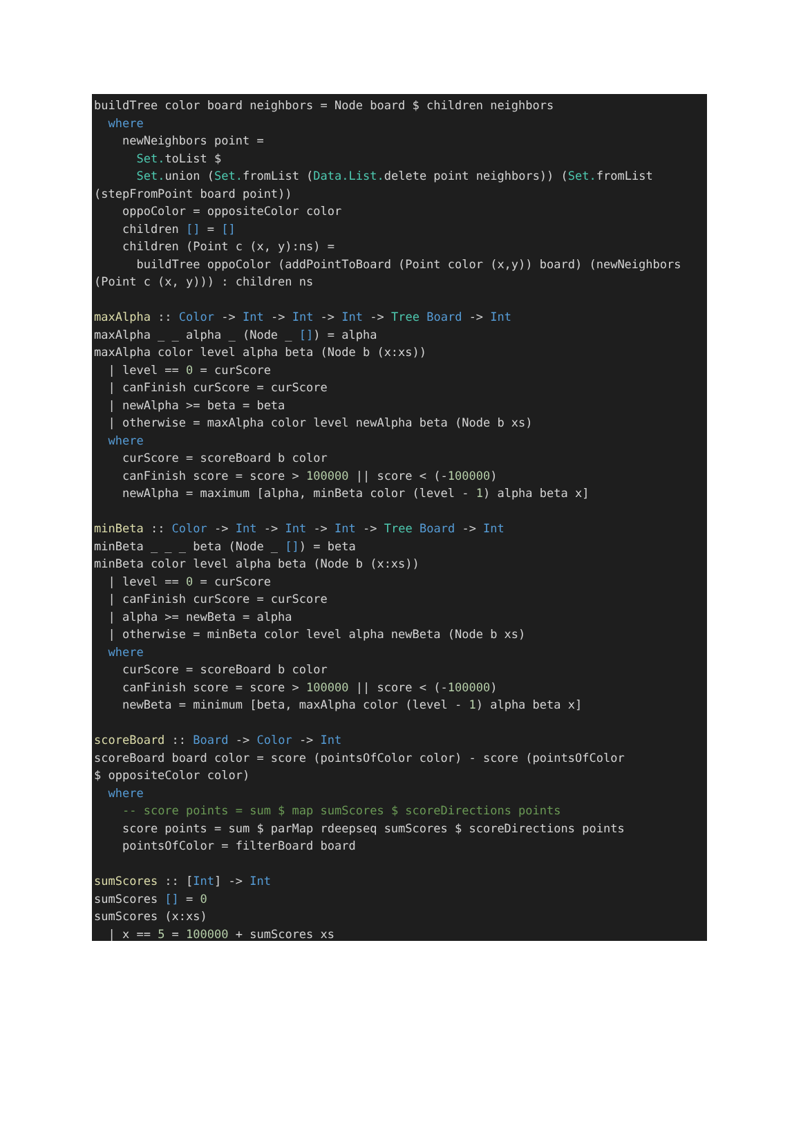buildTree color board neighbors = Node board $ children neighbors
  where
    newNeighbors point =
      Set. toList $
      Set. union (Set. fromList (Data.List. delete point neighbors)) (Set. fromList
(stepFromPoint board point))
    oppoColor = oppositeColor color
    children [] = []
    children (Point c (x, y):ns) =
      buildTree oppoColor (addPointToBoard (Point color (x,y)) board) (newNeighbors
(Point c (x, y))) : children ns

maxAlpha :: Color -> Int -> Int -> Int -> Tree Board -> Int
maxAlpha _ _ alpha _ (Node _ []) = alpha
maxAlpha color level alpha beta (Node b (x:xs))
  | level == 0 = curScore
  | canFinish curScore = curScore
  | newAlpha >= beta = beta
  | otherwise = maxAlpha color level newAlpha beta (Node b xs)
  where
    curScore = scoreBoard b color
    canFinish score = score > 100000 || score < (-100000)
    newAlpha = maximum [alpha, minBeta color (level - 1) alpha beta x]

minBeta :: Color -> Int -> Int -> Int -> Tree Board -> Int
minBeta _ _ _ beta (Node _ []) = beta
minBeta color level alpha beta (Node b (x:xs))
  | level == 0 = curScore
  | canFinish curScore = curScore
  | alpha >= newBeta = alpha
  | otherwise = minBeta color level alpha newBeta (Node b xs)
  where
    curScore = scoreBoard b color
    canFinish score = score > 100000 || score < (-100000)
    newBeta = minimum [beta, maxAlpha color (level - 1) alpha beta x]

scoreBoard :: Board -> Color -> Int
scoreBoard board color = score (pointsOfColor color) - score (pointsOfColor
$ oppositeColor color)
  where
    -- score points = sum $ map sumScores $ scoreDirections points
    score points = sum $ parMap rdeepseq sumScores $ scoreDirections points
    pointsOfColor = filterBoard board

sumScores :: [Int] -> Int
sumScores [] = 0
sumScores (x:xs)
  | x == 5 = 100000 + sumScores xs